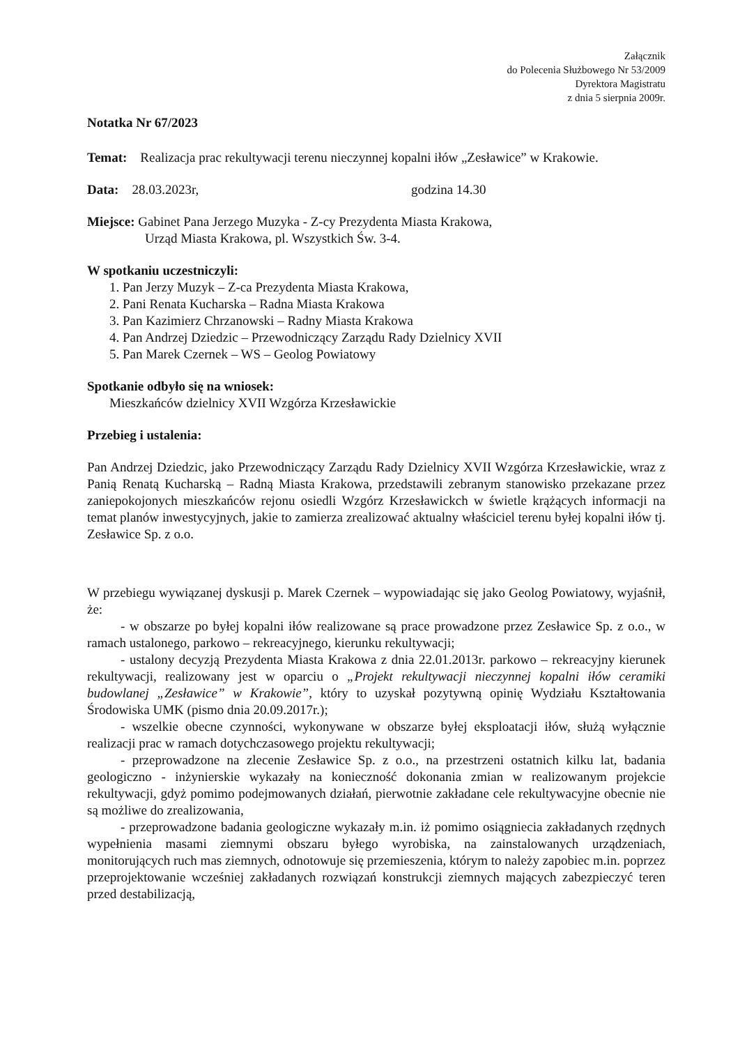Załącznik
do Polecenia Służbowego Nr 53/2009
Dyrektora Magistratu
z dnia 5 sierpnia 2009r.
Notatka Nr 67/2023
Temat: Realizacja prac rekultywacji terenu nieczynnej kopalni iłów „Zesławice” w Krakowie.
Data: 28.03.2023r, godzina 14.30
Miejsce: Gabinet Pana Jerzego Muzyka - Z-cy Prezydenta Miasta Krakowa,
Urząd Miasta Krakowa, pl. Wszystkich Św. 3-4.
W spotkaniu uczestniczyli:
1. Pan Jerzy Muzyk – Z-ca Prezydenta Miasta Krakowa,
2. Pani Renata Kucharska – Radna Miasta Krakowa
3. Pan Kazimierz Chrzanowski – Radny Miasta Krakowa
4. Pan Andrzej Dziedzic – Przewodniczący Zarządu Rady Dzielnicy XVII
5. Pan Marek Czernek – WS – Geolog Powiatowy
Spotkanie odbyło się na wniosek:
Mieszkańców dzielnicy XVII Wzgórza Krzesławickie
Przebieg i ustalenia:
Pan Andrzej Dziedzic, jako Przewodniczący Zarządu Rady Dzielnicy XVII Wzgórza Krzesławickie, wraz z Panią Renatą Kucharską – Radną Miasta Krakowa, przedstawili zebranym stanowisko przekazane przez zaniepokojonych mieszkańców rejonu osiedli Wzgórz Krzesławickch w świetle krążących informacji na temat planów inwestycyjnych, jakie to zamierza zrealizować aktualny właściciel terenu byłej kopalni iłów tj. Zesławice Sp. z o.o.
W przebiegu wywiązanej dyskusji p. Marek Czernek – wypowiadając się jako Geolog Powiatowy, wyjaśnił, że:
- w obszarze po byłej kopalni iłów realizowane są prace prowadzone przez Zesławice Sp. z o.o., w ramach ustalonego, parkowo – rekreacyjnego, kierunku rekultywacji;
- ustalony decyzją Prezydenta Miasta Krakowa z dnia 22.01.2013r. parkowo – rekreacyjny kierunek rekultywacji, realizowany jest w oparciu o „Projekt rekultywacji nieczynnej kopalni iłów ceramiki budowlanej „Zesławice” w Krakowie”, który to uzyskał pozytywną opinię Wydziału Kształtowania Środowiska UMK (pismo dnia 20.09.2017r.);
- wszelkie obecne czynności, wykonywane w obszarze byłej eksploatacji iłów, służą wyłącznie realizacji prac w ramach dotychczasowego projektu rekultywacji;
- przeprowadzone na zlecenie Zesławice Sp. z o.o., na przestrzeni ostatnich kilku lat, badania geologiczno - inżynierskie wykazały na konieczność dokonania zmian w realizowanym projekcie rekultywacji, gdyż pomimo podejmowanych działań, pierwotnie zakładane cele rekultywacyjne obecnie nie są możliwe do zrealizowania,
- przeprowadzone badania geologiczne wykazały m.in. iż pomimo osiągniecia zakładanych rzędnych wypełnienia masami ziemnymi obszaru byłego wyrobiska, na zainstalowanych urządzeniach, monitorujących ruch mas ziemnych, odnotowuje się przemieszenia, którym to należy zapobiec m.in. poprzez przeprojektowanie wcześniej zakładanych rozwiązań konstrukcji ziemnych mających zabezpieczyć teren przed destabilizacją,